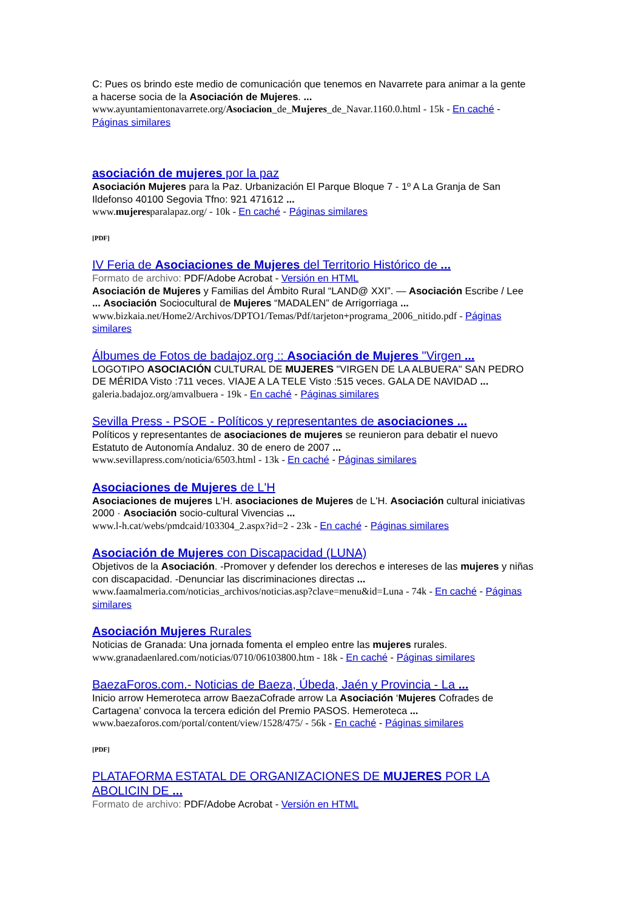C: Pues os brindo este medio de comunicación que tenemos en Navarrete para animar a la gente a hacerse socia de la Asociación de Mujeres. ...
www.ayuntamientonavarrete.org/Asociacion_de_Mujeres_de_Navar.1160.0.html - 15k - En caché - Páginas similares
asociación de mujeres por la paz
Asociación Mujeres para la Paz. Urbanización El Parque Bloque 7 - 1º A La Granja de San Ildefonso 40100 Segovia Tfno: 921 471612 ...
www.mujeresparalapaz.org/ - 10k - En caché - Páginas similares
[PDF]
IV Feria de Asociaciones de Mujeres del Territorio Histórico de ...
Formato de archivo: PDF/Adobe Acrobat - Versión en HTML
Asociación de Mujeres y Familias del Ámbito Rural “LAND@ XXI”. — Asociación Escribe / Lee ... Asociación Sociocultural de Mujeres “MADALEN” de Arrigorriaga ...
www.bizkaia.net/Home2/Archivos/DPTO1/Temas/Pdf/tarjeton+programa_2006_nitido.pdf - Páginas similares
Álbumes de Fotos de badajoz.org :: Asociación de Mujeres "Virgen ...
LOGOTIPO ASOCIACIÓN CULTURAL DE MUJERES "VIRGEN DE LA ALBUERA" SAN PEDRO DE MÉRIDA Visto :711 veces. VIAJE A LA TELE Visto :515 veces. GALA DE NAVIDAD ...
galeria.badajoz.org/amvalbuera - 19k - En caché - Páginas similares
Sevilla Press - PSOE - Políticos y representantes de asociaciones ...
Políticos y representantes de asociaciones de mujeres se reunieron para debatir el nuevo Estatuto de Autonomía Andaluz. 30 de enero de 2007 ...
www.sevillapress.com/noticia/6503.html - 13k - En caché - Páginas similares
Asociaciones de Mujeres de L'H
Asociaciones de mujeres L'H. asociaciones de Mujeres de L'H. Asociación cultural iniciativas 2000 · Asociación socio-cultural Vivencias ...
www.l-h.cat/webs/pmdcaid/103304_2.aspx?id=2 - 23k - En caché - Páginas similares
Asociación de Mujeres con Discapacidad (LUNA)
Objetivos de la Asociación. -Promover y defender los derechos e intereses de las mujeres y niñas con discapacidad. -Denunciar las discriminaciones directas ...
www.faamalmeria.com/noticias_archivos/noticias.asp?clave=menu&id=Luna - 74k - En caché - Páginas similares
Asociación Mujeres Rurales
Noticias de Granada: Una jornada fomenta el empleo entre las mujeres rurales.
www.granadaenlared.com/noticias/0710/06103800.htm - 18k - En caché - Páginas similares
BaezaForos.com.- Noticias de Baeza, Úbeda, Jaén y Provincia - La ...
Inicio arrow Hemeroteca arrow BaezaCofrade arrow La Asociación ‘Mujeres Cofrades de Cartagena’ convoca la tercera edición del Premio PASOS. Hemeroteca ...
www.baezaforos.com/portal/content/view/1528/475/ - 56k - En caché - Páginas similares
[PDF]
PLATAFORMA ESTATAL DE ORGANIZACIONES DE MUJERES POR LA ABOLICIN DE ...
Formato de archivo: PDF/Adobe Acrobat - Versión en HTML